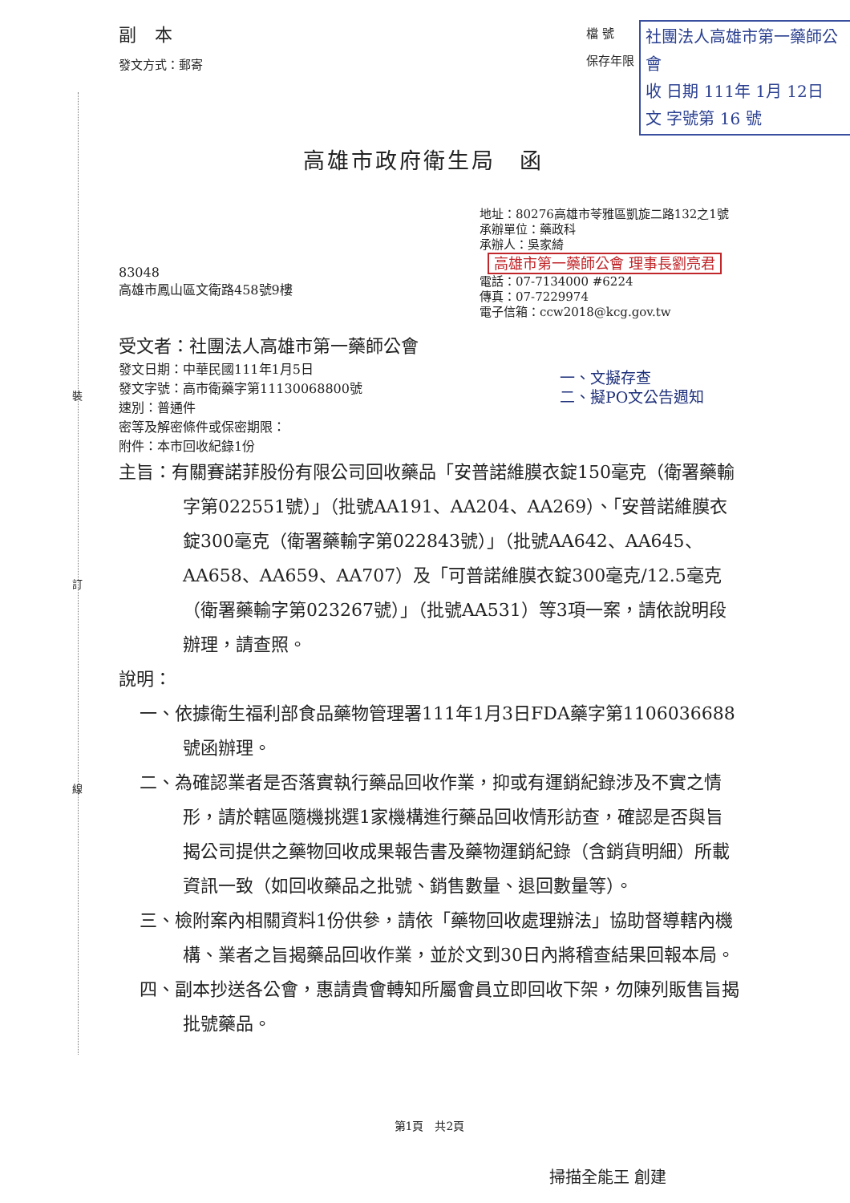裝
訂
線
副 本
發文方式：郵寄
檔 號
保存年限
社團法人高雄市第一藥師公會
收 日期 111年 1月 12日
文 字號第 16 號
高雄市政府衛生局　函
地址：80276高雄市苓雅區凱旋二路132之1號
承辦單位：藥政科
承辦人：吳家綺 高雄市第一藥師公會 理事長劉亮君
電話：07-7134000 #6224
傳真：07-7229974
電子信箱：ccw2018@kcg.gov.tw
83048
高雄市鳳山區文衛路458號9樓
受文者：社團法人高雄市第一藥師公會
發文日期：中華民國111年1月5日
發文字號：高市衛藥字第11130068800號
速別：普通件
密等及解密條件或保密期限：
附件：本市回收紀錄1份
一、文擬存查
二、擬PO文公告週知
主旨：有關賽諾菲股份有限公司回收藥品「安普諾維膜衣錠150毫克（衛署藥輸字第022551號）」（批號AA191、AA204、AA269）、「安普諾維膜衣錠300毫克（衛署藥輸字第022843號）」（批號AA642、AA645、AA658、AA659、AA707）及「可普諾維膜衣錠300毫克/12.5毫克（衛署藥輸字第023267號）」（批號AA531）等3項一案，請依說明段辦理，請查照。
說明：
一、依據衛生福利部食品藥物管理署111年1月3日FDA藥字第1106036688號函辦理。
二、為確認業者是否落實執行藥品回收作業，抑或有運銷紀錄涉及不實之情形，請於轄區隨機挑選1家機構進行藥品回收情形訪查，確認是否與旨揭公司提供之藥物回收成果報告書及藥物運銷紀錄（含銷貨明細）所載資訊一致（如回收藥品之批號、銷售數量、退回數量等）。
三、檢附案內相關資料1份供參，請依「藥物回收處理辦法」協助督導轄內機構、業者之旨揭藥品回收作業，並於文到30日內將稽查結果回報本局。
四、副本抄送各公會，惠請貴會轉知所屬會員立即回收下架，勿陳列販售旨揭批號藥品。
第1頁　共2頁
掃描全能王 創建